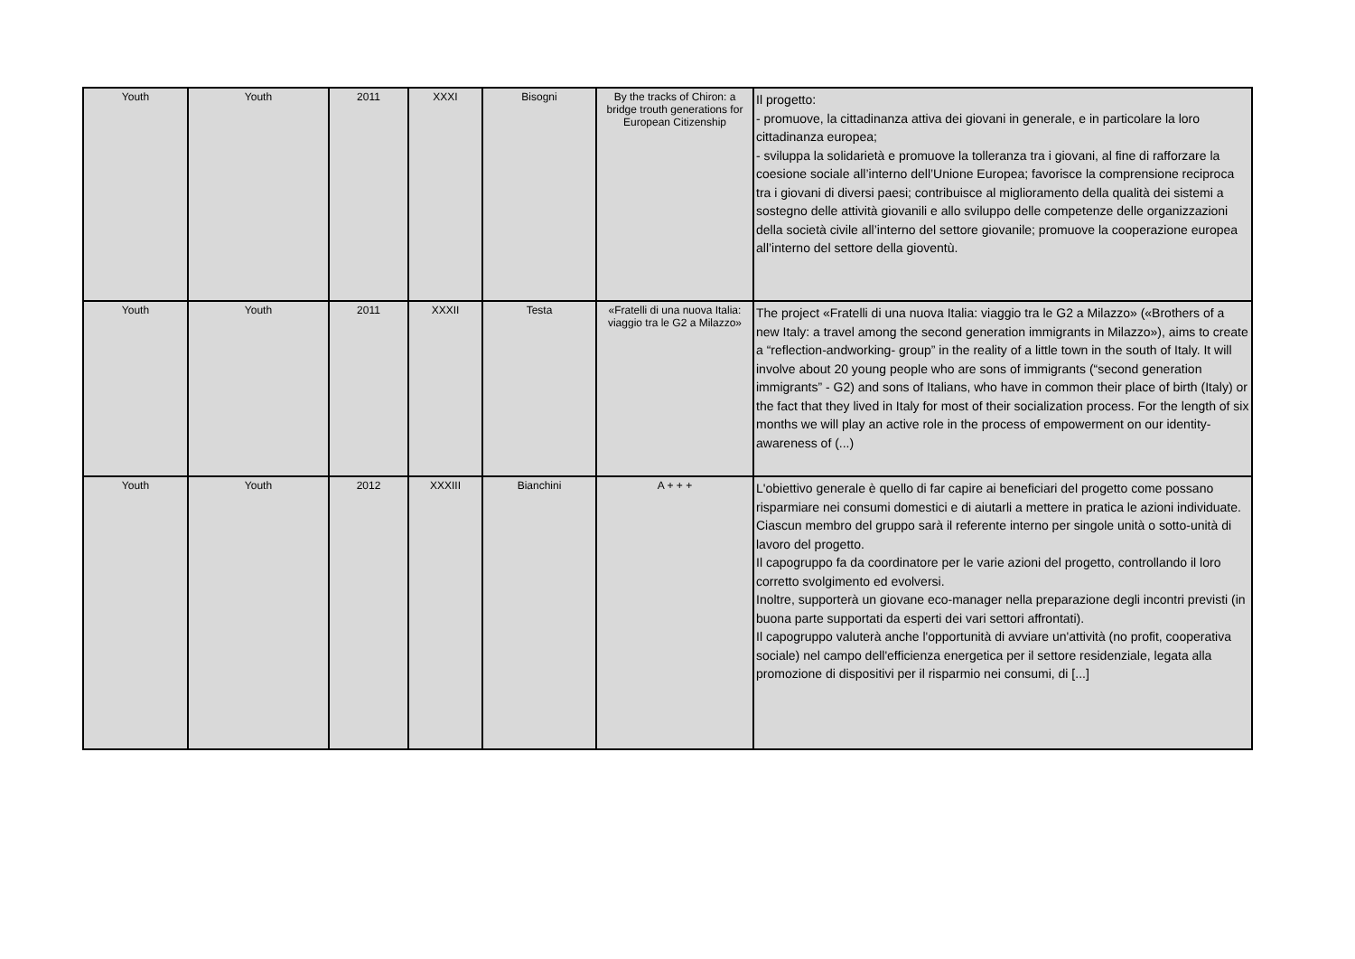| Youth | Youth | 2011 | XXXI | Bisogni | By the tracks of Chiron: a bridge trouth generations for European Citizenship | Il progetto: - promuove, la cittadinanza attiva dei giovani in generale, e in particolare la loro cittadinanza europea; - sviluppa la solidarietà e promuove la tolleranza tra i giovani, al fine di rafforzare la coesione sociale all’interno dell’Unione Europea; favorisce la comprensione reciproca tra i giovani di diversi paesi; contribuisce al miglioramento della qualità dei sistemi a sostegno delle attività giovanili e allo sviluppo delle competenze delle organizzazioni della società civile all’interno del settore giovanile; promuove la cooperazione europea all’interno del settore della gioventù. |
| Youth | Youth | 2011 | XXXII | Testa | «Fratelli di una nuova Italia: viaggio tra le G2 a Milazzo» | The project «Fratelli di una nuova Italia: viaggio tra le G2 a Milazzo» («Brothers of a new Italy: a travel among the second generation immigrants in Milazzo»), aims to create a “reflection-andworking- group” in the reality of a little town in the south of Italy. It will involve about 20 young people who are sons of immigrants (“second generation immigrants” - G2) and sons of Italians, who have in common their place of birth (Italy) or the fact that they lived in Italy for most of their socialization process. For the length of six months we will play an active role in the process of empowerment on our identity-awareness of (...) |
| Youth | Youth | 2012 | XXXIII | Bianchini | A + + + | L'obiettivo generale è quello di far capire ai beneficiari del progetto come possano risparmiare nei consumi domestici e di aiutarli a mettere in pratica le azioni individuate. Ciascun membro del gruppo sarà il referente interno per singole unità o sotto-unità di lavoro del progetto. Il capogruppo fa da coordinatore per le varie azioni del progetto, controllando il loro corretto svolgimento ed evolversi. Inoltre, supporterà un giovane eco-manager nella preparazione degli incontri previsti (in buona parte supportati da esperti dei vari settori affrontati). Il capogruppo valuterà anche l'opportunità di avviare un'attività (no profit, cooperativa sociale) nel campo dell'efficienza energetica per il settore residenziale, legata alla promozione di dispositivi per il risparmio nei consumi, di [...] |